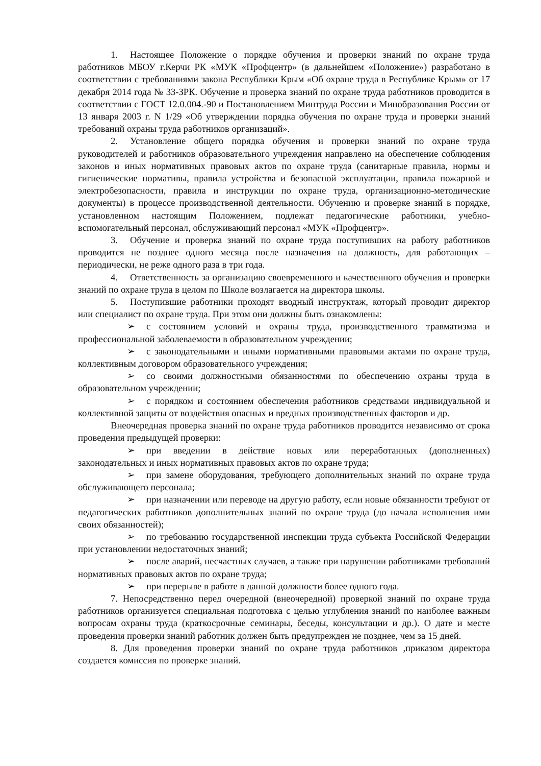1. Настоящее Положение о порядке обучения и проверки знаний по охране труда работников МБОУ г.Керчи РК «МУК «Профцентр» (в дальнейшем «Положение») разработано в соответствии с требованиями закона Республики Крым «Об охране труда в Республике Крым» от 17 декабря 2014 года № 33-ЗРК. Обучение и проверка знаний по охране труда работников проводится в соответствии с ГОСТ 12.0.004.-90 и Постановлением Минтруда России и Минобразования России от 13 января 2003 г. N 1/29 «Об утверждении порядка обучения по охране труда и проверки знаний требований охраны труда работников организаций».
2. Установление общего порядка обучения и проверки знаний по охране труда руководителей и работников образовательного учреждения направлено на обеспечение соблюдения законов и иных нормативных правовых актов по охране труда (санитарные правила, нормы и гигиенические нормативы, правила устройства и безопасной эксплуатации, правила пожарной и электробезопасности, правила и инструкции по охране труда, организационно-методические документы) в процессе производственной деятельности. Обучению и проверке знаний в порядке, установленном настоящим Положением, подлежат педагогические работники, учебно-вспомогательный персонал, обслуживающий персонал «МУК «Профцентр».
3. Обучение и проверка знаний по охране труда поступивших на работу работников проводится не позднее одного месяца после назначения на должность, для работающих – периодически, не реже одного раза в три года.
4. Ответственность за организацию своевременного и качественного обучения и проверки знаний по охране труда в целом по Школе возлагается на директора школы.
5. Поступившие работники проходят вводный инструктаж, который проводит директор или специалист по охране труда. При этом они должны быть ознакомлены:
➢ с состоянием условий и охраны труда, производственного травматизма и профессиональной заболеваемости в образовательном учреждении;
➢ с законодательными и иными нормативными правовыми актами по охране труда, коллективным договором образовательного учреждения;
➢ со своими должностными обязанностями по обеспечению охраны труда в образовательном учреждении;
➢ с порядком и состоянием обеспечения работников средствами индивидуальной и коллективной защиты от воздействия опасных и вредных производственных факторов и др.
Внеочередная проверка знаний по охране труда работников проводится независимо от срока проведения предыдущей проверки:
➢ при введении в действие новых или переработанных (дополненных) законодательных и иных нормативных правовых актов по охране труда;
➢ при замене оборудования, требующего дополнительных знаний по охране труда обслуживающего персонала;
➢ при назначении или переводе на другую работу, если новые обязанности требуют от педагогических работников дополнительных знаний по охране труда (до начала исполнения ими своих обязанностей);
➢ по требованию государственной инспекции труда субъекта Российской Федерации при установлении недостаточных знаний;
➢ после аварий, несчастных случаев, а также при нарушении работниками требований нормативных правовых актов по охране труда;
➢ при перерыве в работе в данной должности более одного года.
7. Непосредственно перед очередной (внеочередной) проверкой знаний по охране труда работников организуется специальная подготовка с целью углубления знаний по наиболее важным вопросам охраны труда (краткосрочные семинары, беседы, консультации и др.). О дате и месте проведения проверки знаний работник должен быть предупрежден не позднее, чем за 15 дней.
8. Для проведения проверки знаний по охране труда работников ,приказом директора создается комиссия по проверке знаний.